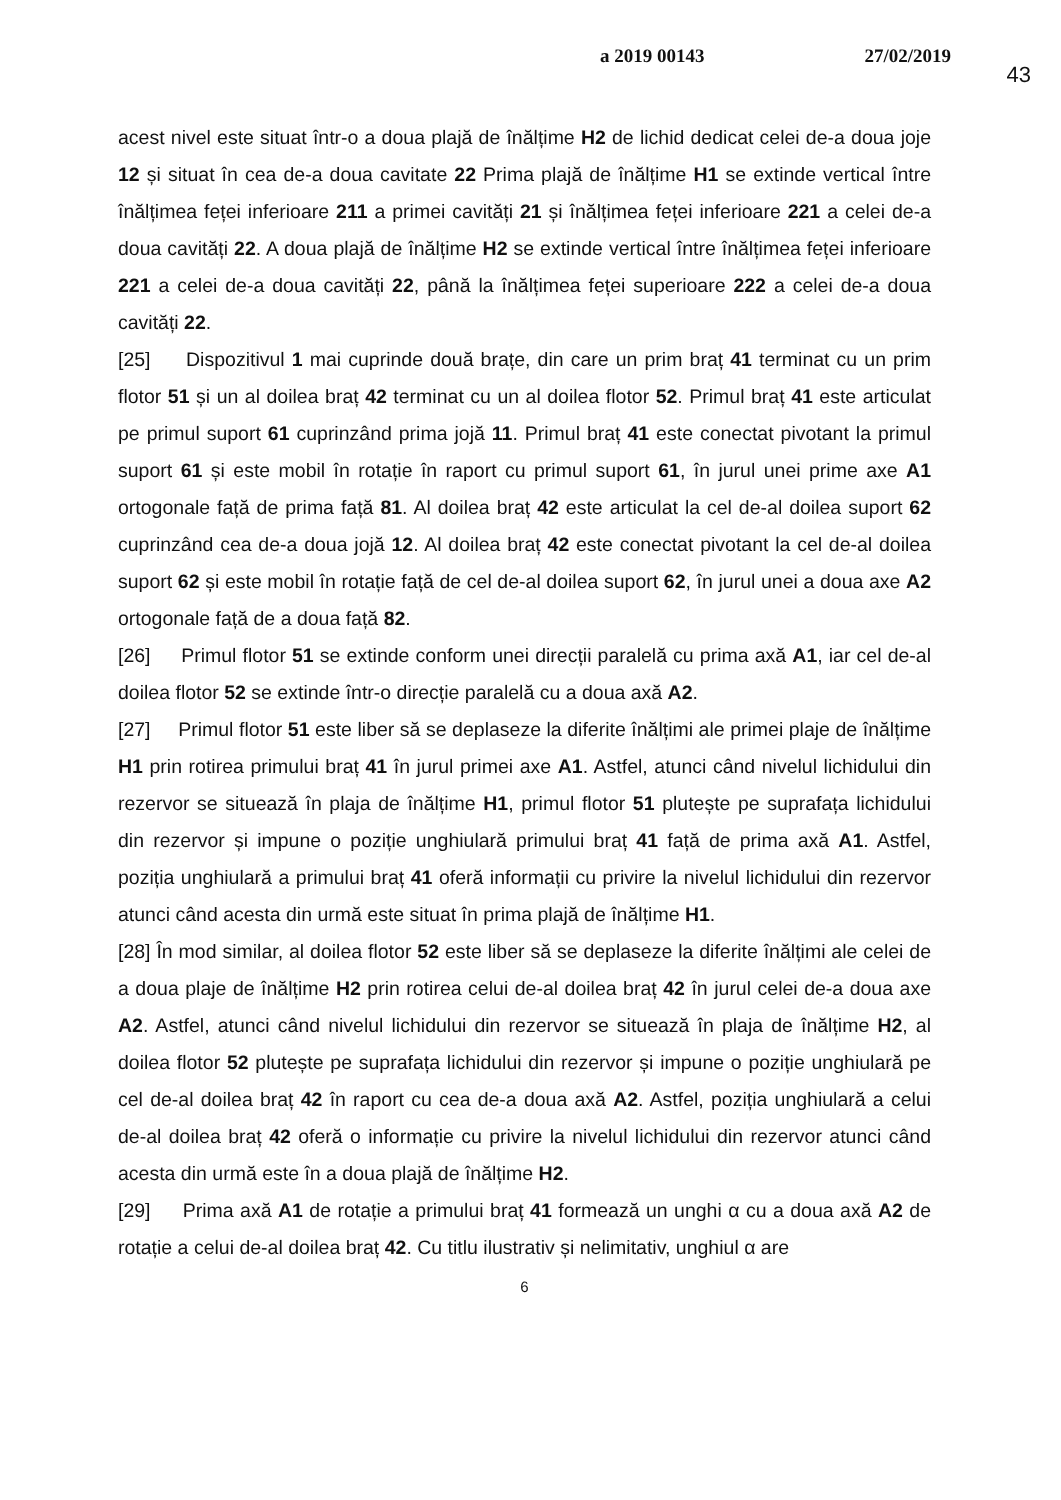a 2019 00143 27/02/2019
43
acest nivel este situat într-o a doua plajă de înălțime H2 de lichid dedicat celei de-a doua joje 12 și situat în cea de-a doua cavitate 22 Prima plajă de înălțime H1 se extinde vertical între înălțimea feței inferioare 211 a primei cavități 21 și înălțimea feței inferioare 221 a celei de-a doua cavități 22. A doua plajă de înălțime H2 se extinde vertical între înălțimea feței inferioare 221 a celei de-a doua cavități 22, până la înălțimea feței superioare 222 a celei de-a doua cavități 22.
[25] Dispozitivul 1 mai cuprinde două brațe, din care un prim braț 41 terminat cu un prim flotor 51 și un al doilea braț 42 terminat cu un al doilea flotor 52. Primul braț 41 este articulat pe primul suport 61 cuprinzând prima jojă 11. Primul braț 41 este conectat pivotant la primul suport 61 și este mobil în rotație în raport cu primul suport 61, în jurul unei prime axe A1 ortogonale față de prima față 81. Al doilea braț 42 este articulat la cel de-al doilea suport 62 cuprinzând cea de-a doua jojă 12. Al doilea braț 42 este conectat pivotant la cel de-al doilea suport 62 și este mobil în rotație față de cel de-al doilea suport 62, în jurul unei a doua axe A2 ortogonale față de a doua față 82.
[26] Primul flotor 51 se extinde conform unei direcții paralelă cu prima axă A1, iar cel de-al doilea flotor 52 se extinde într-o direcție paralelă cu a doua axă A2.
[27] Primul flotor 51 este liber să se deplaseze la diferite înălțimi ale primei plaje de înălțime H1 prin rotirea primului braț 41 în jurul primei axe A1. Astfel, atunci când nivelul lichidului din rezervor se situează în plaja de înălțime H1, primul flotor 51 plutește pe suprafața lichidului din rezervor și impune o poziție unghiulară primului braț 41 față de prima axă A1. Astfel, poziția unghiulară a primului braț 41 oferă informații cu privire la nivelul lichidului din rezervor atunci când acesta din urmă este situat în prima plajă de înălțime H1.
[28] În mod similar, al doilea flotor 52 este liber să se deplaseze la diferite înălțimi ale celei de a doua plaje de înălțime H2 prin rotirea celui de-al doilea braț 42 în jurul celei de-a doua axe A2. Astfel, atunci când nivelul lichidului din rezervor se situează în plaja de înălțime H2, al doilea flotor 52 plutește pe suprafața lichidului din rezervor și impune o poziție unghiulară pe cel de-al doilea braț 42 în raport cu cea de-a doua axă A2. Astfel, poziția unghiulară a celui de-al doilea braț 42 oferă o informație cu privire la nivelul lichidului din rezervor atunci când acesta din urmă este în a doua plajă de înălțime H2.
[29] Prima axă A1 de rotație a primului braț 41 formează un unghi α cu a doua axă A2 de rotație a celui de-al doilea braț 42. Cu titlu ilustrativ și nelimitativ, unghiul α are
6